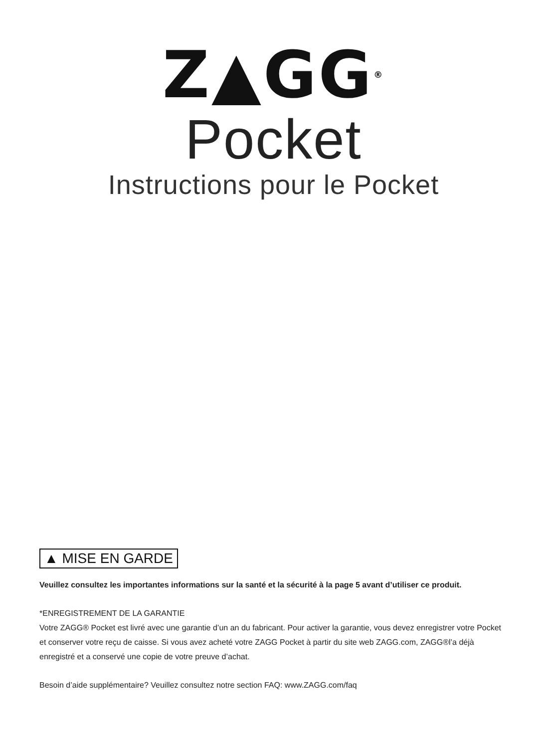Z▲GG<sup>®</sup>
Pocket
Instructions pour le Pocket
▲ MISE EN GARDE
Veuillez consultez les importantes informations sur la santé et la sécurité à la page 5 avant d’utiliser ce produit.
*ENREGISTREMENT DE LA GARANTIE
Votre ZAGG® Pocket est livré avec une garantie d’un an du fabricant. Pour activer la garantie, vous devez enregistrer votre Pocket et conserver votre reçu de caisse. Si vous avez acheté votre ZAGG Pocket à partir du site web ZAGG.com, ZAGG®l’a déjà enregistré et a conservé une copie de votre preuve d’achat.
Besoin d’aide supplémentaire? Veuillez consultez notre section FAQ: www.ZAGG.com/faq